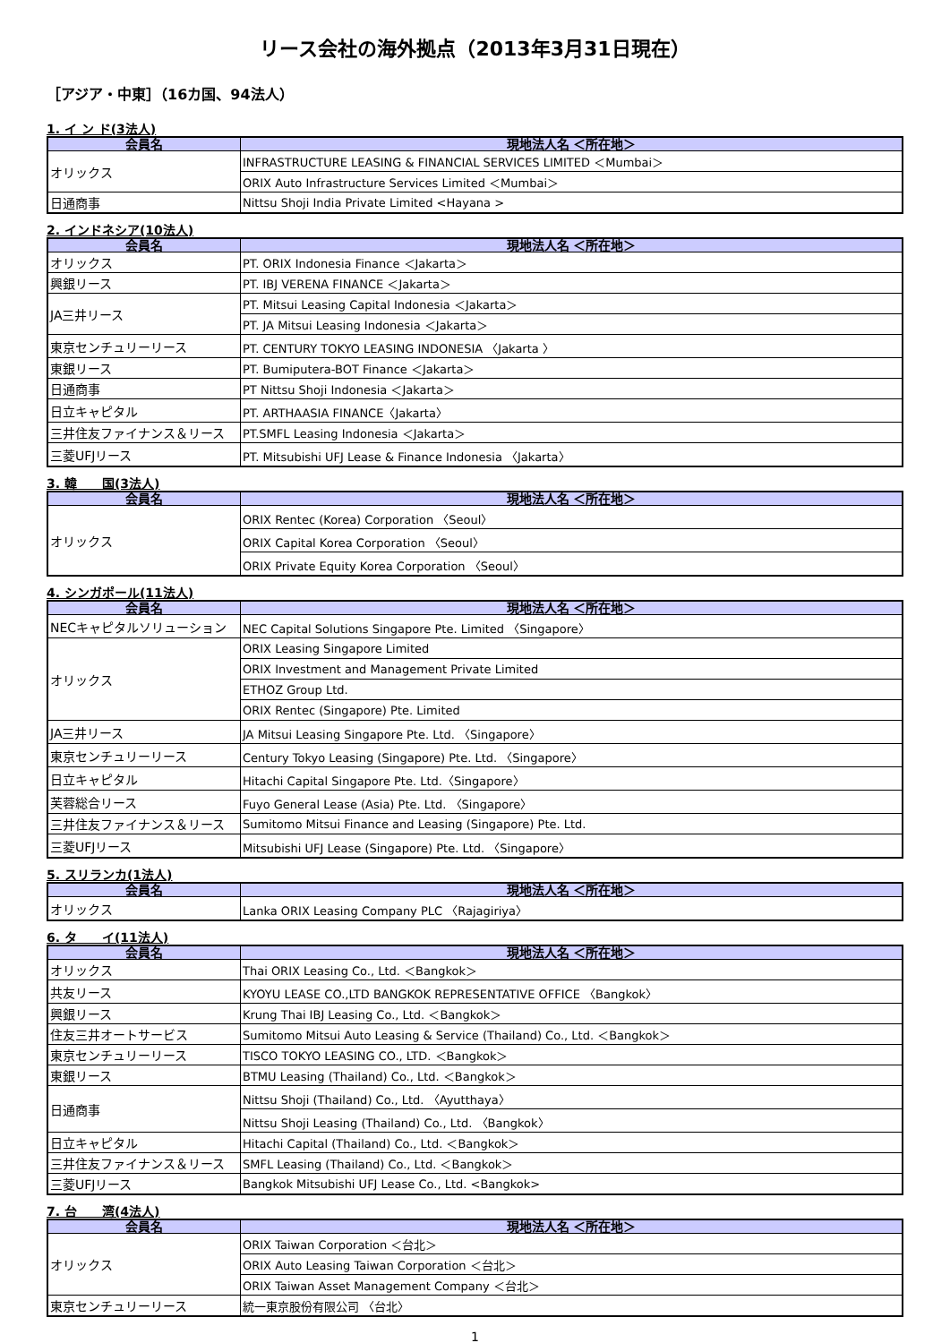リース会社の海外拠点（2013年3月31日現在）
［アジア・中東］（16カ国、94法人）
1. イ ン ド(3法人)
| 会員名 | 現地法人名 ＜所在地＞ |
| --- | --- |
| オリックス | INFRASTRUCTURE LEASING & FINANCIAL SERVICES LIMITED ＜Mumbai＞ |
| | ORIX Auto Infrastructure Services Limited ＜Mumbai＞ |
| 日通商事 | Nittsu Shoji India Private Limited <Hayana > |
2. インドネシア(10法人)
| 会員名 | 現地法人名 ＜所在地＞ |
| --- | --- |
| オリックス | PT. ORIX Indonesia Finance ＜Jakarta＞ |
| 興銀リース | PT. IBJ VERENA FINANCE ＜Jakarta＞ |
| JA三井リース | PT. Mitsui Leasing Capital Indonesia ＜Jakarta＞ |
| | PT. JA Mitsui Leasing Indonesia ＜Jakarta＞ |
| 東京センチュリーリース | PT. CENTURY TOKYO LEASING INDONESIA 〈Jakarta 〉 |
| 東銀リース | PT. Bumiputera-BOT Finance ＜Jakarta＞ |
| 日通商事 | PT Nittsu Shoji Indonesia ＜Jakarta＞ |
| 日立キャピタル | PT. ARTHAASIA FINANCE〈Jakarta〉 |
| 三井住友ファイナンス＆リース | PT.SMFL Leasing Indonesia ＜Jakarta＞ |
| 三菱UFJリース | PT. Mitsubishi UFJ Lease & Finance Indonesia 〈Jakarta〉 |
3. 韓　　国(3法人)
| 会員名 | 現地法人名 ＜所在地＞ |
| --- | --- |
| オリックス | ORIX Rentec (Korea) Corporation 〈Seoul〉 |
| | ORIX Capital Korea Corporation 〈Seoul〉 |
| | ORIX Private Equity Korea Corporation 〈Seoul〉 |
4. シンガポール(11法人)
| 会員名 | 現地法人名 ＜所在地＞ |
| --- | --- |
| NECキャピタルソリューション | NEC Capital Solutions Singapore Pte. Limited 〈Singapore〉 |
| オリックス | ORIX Leasing Singapore Limited |
| | ORIX Investment and Management Private Limited |
| | ETHOZ Group Ltd. |
| | ORIX Rentec (Singapore) Pte. Limited |
| JA三井リース | JA Mitsui Leasing Singapore Pte. Ltd. 〈Singapore〉 |
| 東京センチュリーリース | Century Tokyo Leasing (Singapore) Pte. Ltd. 〈Singapore〉 |
| 日立キャピタル | Hitachi Capital Singapore Pte. Ltd.〈Singapore〉 |
| 芙蓉総合リース | Fuyo General Lease (Asia) Pte. Ltd. 〈Singapore〉 |
| 三井住友ファイナンス＆リース | Sumitomo Mitsui Finance and Leasing (Singapore) Pte. Ltd. |
| 三菱UFJリース | Mitsubishi UFJ Lease (Singapore) Pte. Ltd. 〈Singapore〉 |
5. スリランカ(1法人)
| 会員名 | 現地法人名 ＜所在地＞ |
| --- | --- |
| オリックス | Lanka ORIX Leasing Company PLC 〈Rajagiriya〉 |
6. タ　　イ(11法人)
| 会員名 | 現地法人名 ＜所在地＞ |
| --- | --- |
| オリックス | Thai ORIX Leasing Co., Ltd. ＜Bangkok＞ |
| 共友リース | KYOYU LEASE CO.,LTD BANGKOK REPRESENTATIVE OFFICE 〈Bangkok〉 |
| 興銀リース | Krung Thai IBJ Leasing Co., Ltd. ＜Bangkok＞ |
| 住友三井オートサービス | Sumitomo Mitsui Auto Leasing & Service (Thailand) Co., Ltd. ＜Bangkok＞ |
| 東京センチュリーリース | TISCO TOKYO LEASING CO., LTD. ＜Bangkok＞ |
| 東銀リース | BTMU Leasing (Thailand) Co., Ltd. ＜Bangkok＞ |
| 日通商事 | Nittsu Shoji (Thailand) Co., Ltd. 〈Ayutthaya〉 |
| | Nittsu Shoji Leasing (Thailand) Co., Ltd. 〈Bangkok〉 |
| 日立キャピタル | Hitachi Capital (Thailand) Co., Ltd. ＜Bangkok＞ |
| 三井住友ファイナンス＆リース | SMFL Leasing (Thailand) Co., Ltd. ＜Bangkok＞ |
| 三菱UFJリース | Bangkok Mitsubishi UFJ Lease Co., Ltd. <Bangkok> |
7. 台　　湾(4法人)
| 会員名 | 現地法人名 ＜所在地＞ |
| --- | --- |
| オリックス | ORIX Taiwan Corporation ＜台北＞ |
| | ORIX Auto Leasing Taiwan Corporation ＜台北＞ |
| | ORIX Taiwan Asset Management Company ＜台北＞ |
| 東京センチュリーリース | 統一東京股份有限公司 〈台北〉 |
1